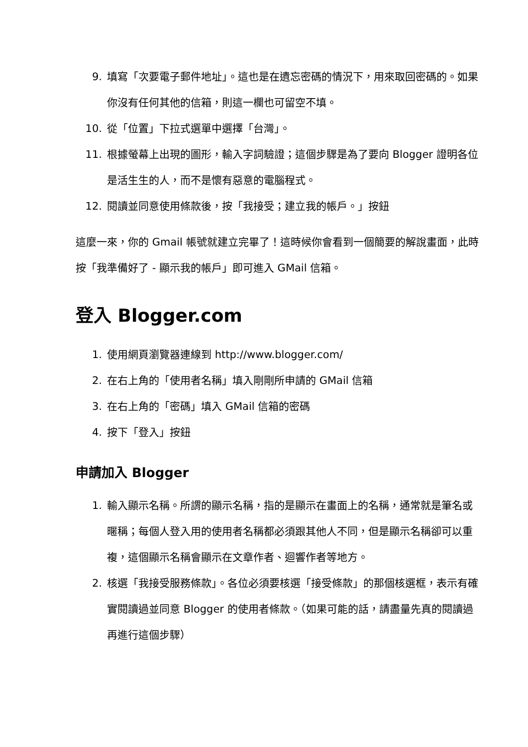9. 填寫「次要電子郵件地址」。這也是在遺忘密碼的情況下，用來取回密碼的。如果你沒有任何其他的信箱，則這一欄也可留空不填。
10. 從「位置」下拉式選單中選擇「台灣」。
11. 根據螢幕上出現的圖形，輸入字詞驗證；這個步驟是為了要向 Blogger 證明各位是活生生的人，而不是懷有惡意的電腦程式。
12. 閱讀並同意使用條款後，按「我接受；建立我的帳戶。」按鈕
這麼一來，你的 Gmail 帳號就建立完畢了！這時候你會看到一個簡要的解說畫面，此時按「我準備好了 - 顯示我的帳戶」即可進入 GMail 信箱。
登入 Blogger.com
1. 使用網頁瀏覽器連線到 http://www.blogger.com/
2. 在右上角的「使用者名稱」填入剛剛所申請的 GMail 信箱
3. 在右上角的「密碼」填入 GMail 信箱的密碼
4. 按下「登入」按鈕
申請加入 Blogger
1. 輸入顯示名稱。所謂的顯示名稱，指的是顯示在畫面上的名稱，通常就是筆名或暱稱；每個人登入用的使用者名稱都必須跟其他人不同，但是顯示名稱卻可以重複，這個顯示名稱會顯示在文章作者、迴響作者等地方。
2. 核選「我接受服務條款」。各位必須要核選「接受條款」的那個核選框，表示有確實閱讀過並同意 Blogger 的使用者條款。（如果可能的話，請盡量先真的閱讀過再進行這個步驟）